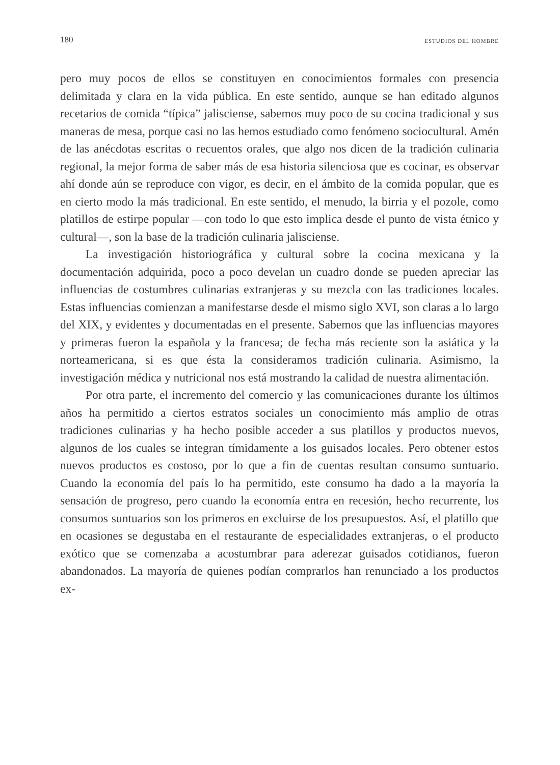180 ESTUDIOS DEL HOMBRE
pero muy pocos de ellos se constituyen en conocimientos formales con presencia delimitada y clara en la vida pública. En este sentido, aunque se han editado algunos recetarios de comida “típica” jalisciense, sabemos muy poco de su cocina tradicional y sus maneras de mesa, porque casi no las hemos estudiado como fenómeno sociocultural. Amén de las anécdotas escritas o recuentos orales, que algo nos dicen de la tradición culinaria regional, la mejor forma de saber más de esa historia silenciosa que es cocinar, es observar ahí donde aún se reproduce con vigor, es decir, en el ámbito de la comida popular, que es en cierto modo la más tradicional. En este sentido, el menudo, la birria y el pozole, como platillos de estirpe popular —con todo lo que esto implica desde el punto de vista étnico y cultural—, son la base de la tradición culinaria jalisciense.
La investigación historiográfica y cultural sobre la cocina mexicana y la documentación adquirida, poco a poco develan un cuadro donde se pueden apreciar las influencias de costumbres culinarias extranjeras y su mezcla con las tradiciones locales. Estas influencias comienzan a manifestarse desde el mismo siglo XVI, son claras a lo largo del XIX, y evidentes y documentadas en el presente. Sabemos que las influencias mayores y primeras fueron la española y la francesa; de fecha más reciente son la asiática y la norteamericana, si es que ésta la consideramos tradición culinaria. Asimismo, la investigación médica y nutricional nos está mostrando la calidad de nuestra alimentación.
Por otra parte, el incremento del comercio y las comunicaciones durante los últimos años ha permitido a ciertos estratos sociales un conocimiento más amplio de otras tradiciones culinarias y ha hecho posible acceder a sus platillos y productos nuevos, algunos de los cuales se integran tímidamente a los guisados locales. Pero obtener estos nuevos productos es costoso, por lo que a fin de cuentas resultan consumo suntuario. Cuando la economía del país lo ha permitido, este consumo ha dado a la mayoría la sensación de progreso, pero cuando la economía entra en recesión, hecho recurrente, los consumos suntuarios son los primeros en excluirse de los presupuestos. Así, el platillo que en ocasiones se degustaba en el restaurante de especialidades extranjeras, o el producto exótico que se comenzaba a acostumbrar para aderezar guisados cotidianos, fueron abandonados. La mayoría de quienes podían comprarlos han renunciado a los productos ex-